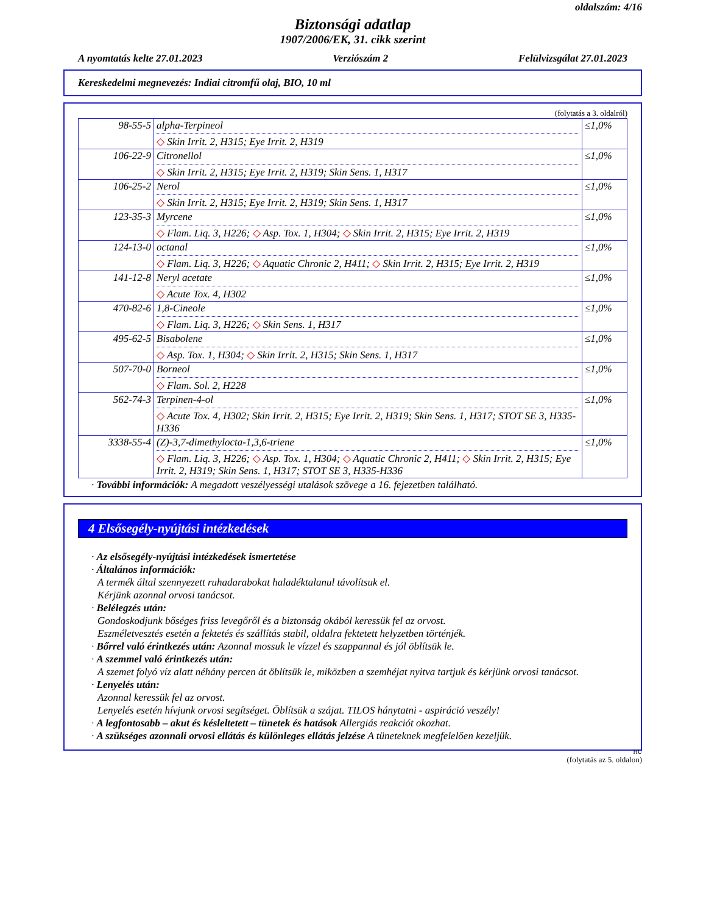oldalszám: 4/16
Biztonsági adatlap
1907/2006/EK, 31. cikk szerint
A nyomtatás kelte 27.01.2023 Verziószám 2 Felülvizsgálat 27.01.2023
Kereskedelmi megnevezés: Indiai citromfű olaj, BIO, 10 ml
(folytatás a 3. oldalról)
| 98-55-5 | alpha-Terpineol ◇ Skin Irrit. 2, H315; Eye Irrit. 2, H319 | ≤1,0% |
| 106-22-9 | Citronellol ◇ Skin Irrit. 2, H315; Eye Irrit. 2, H319; Skin Sens. 1, H317 | ≤1,0% |
| 106-25-2 | Nerol ◇ Skin Irrit. 2, H315; Eye Irrit. 2, H319; Skin Sens. 1, H317 | ≤1,0% |
| 123-35-3 | Myrcene ◇ Flam. Liq. 3, H226; ◇ Asp. Tox. 1, H304; ◇ Skin Irrit. 2, H315; Eye Irrit. 2, H319 | ≤1,0% |
| 124-13-0 | octanal ◇ Flam. Liq. 3, H226; ◇ Aquatic Chronic 2, H411; ◇ Skin Irrit. 2, H315; Eye Irrit. 2, H319 | ≤1,0% |
| 141-12-8 | Neryl acetate ◇ Acute Tox. 4, H302 | ≤1,0% |
| 470-82-6 | 1,8-Cineole ◇ Flam. Liq. 3, H226; ◇ Skin Sens. 1, H317 | ≤1,0% |
| 495-62-5 | Bisabolene ◇ Asp. Tox. 1, H304; ◇ Skin Irrit. 2, H315; Skin Sens. 1, H317 | ≤1,0% |
| 507-70-0 | Borneol ◇ Flam. Sol. 2, H228 | ≤1,0% |
| 562-74-3 | Terpinen-4-ol ◇ Acute Tox. 4, H302; Skin Irrit. 2, H315; Eye Irrit. 2, H319; Skin Sens. 1, H317; STOT SE 3, H335-H336 | ≤1,0% |
| 3338-55-4 | (Z)-3,7-dimethylocta-1,3,6-triene ◇ Flam. Liq. 3, H226; ◇ Asp. Tox. 1, H304; ◇ Aquatic Chronic 2, H411; ◇ Skin Irrit. 2, H315; Eye Irrit. 2, H319; Skin Sens. 1, H317; STOT SE 3, H335-H336 | ≤1,0% |
· További információk: A megadott veszélyességi utalások szövege a 16. fejezetben található.
4 Elsősegély-nyújtási intézkedések
· Az elsősegély-nyújtási intézkedések ismertetése
· Általános információk:
A termék által szennyezett ruhadarabokat haladéktalanul távolítsuk el.
Kérjünk azonnal orvosi tanácsot.
· Belélegzés után:
Gondoskodjunk bőséges friss levegőről és a biztonság okából keressük fel az orvost.
Eszméletvesztés esetén a fektetés és szállítás stabil, oldalra fektetett helyzetben történjék.
· Bőrrel való érintkezés után: Azonnal mossuk le vízzel és szappannal és jól öblítsük le.
· A szemmel való érintkezés után:
A szemet folyó víz alatt néhány percen át öblítsük le, miközben a szemhéjat nyitva tartjuk és kérjünk orvosi tanácsot.
· Lenyelés után:
Azonnal keressük fel az orvost.
Lenyelés esetén hívjunk orvosi segítséget. Öblítsük a szájat. TILOS hánytatni - aspiráció veszély!
· A legfontosabb – akut és késleltetett – tünetek és hatások Allergiás reakciót okozhat.
· A szükséges azonnali orvosi ellátás és különleges ellátás jelzése A tüneteknek megfelelően kezeljük.
HU
(folytatás az 5. oldalon)